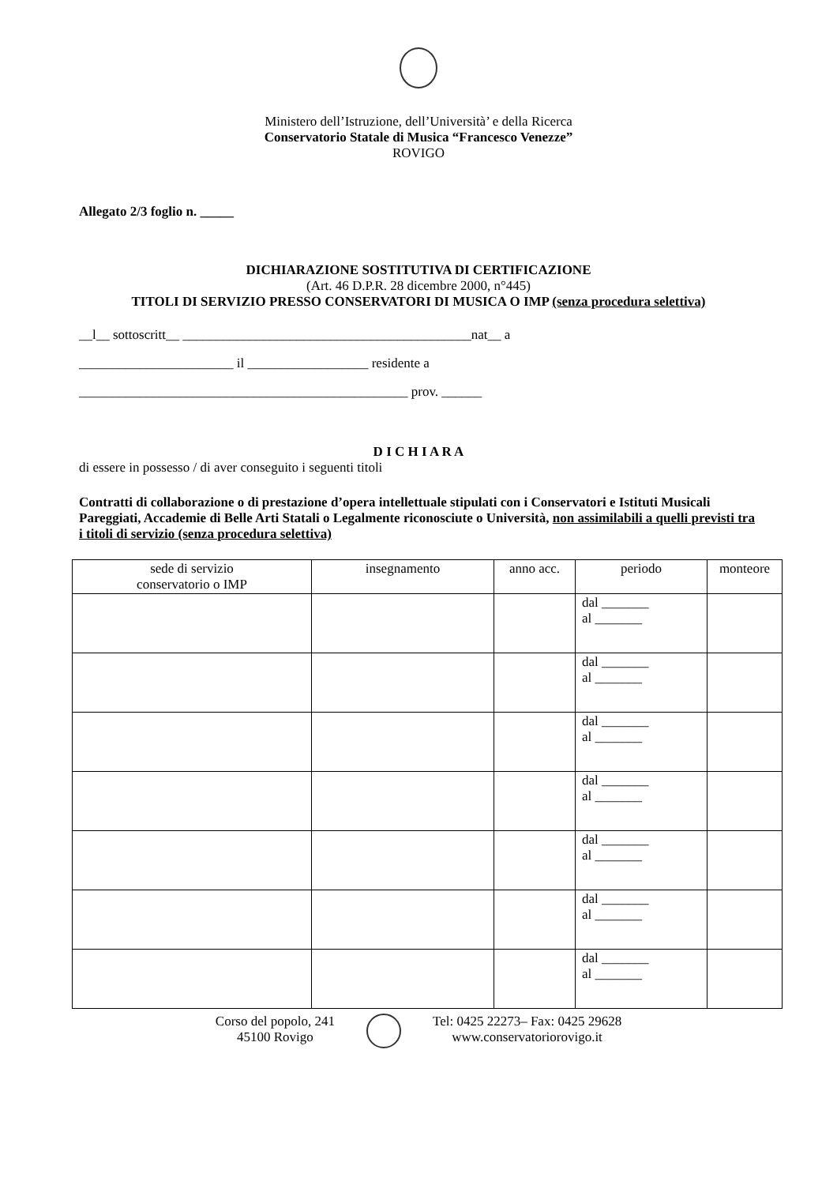Ministero dell’Istruzione, dell’Università’ e della Ricerca
Conservatorio Statale di Musica “Francesco Venezze”
ROVIGO
Allegato 2/3 foglio n. _____
DICHIARAZIONE SOSTITUTIVA DI CERTIFICAZIONE
(Art. 46 D.P.R. 28 dicembre 2000, n°445)
TITOLI DI SERVIZIO PRESSO CONSERVATORI DI MUSICA O IMP (senza procedura selettiva)
__l__ sottoscritt__ ___________________________________________nat__ a
_______________________ il __________________ residente a
_________________________________________________ prov. ______
D I C H I A R A
di essere in possesso / di aver conseguito i seguenti titoli
Contratti di collaborazione o di prestazione d’opera intellettuale stipulati con i Conservatori e Istituti Musicali Pareggiati, Accademie di Belle Arti Statali o Legalmente riconosciute o Università, non assimilabili a quelli previsti tra i titoli di servizio (senza procedura selettiva)
| sede di servizio conservatorio o IMP | insegnamento | anno acc. | periodo | monteore |
| --- | --- | --- | --- | --- |
| | | | dal _______ al _______ | |
| | | | dal _______ al _______ | |
| | | | dal _______ al _______ | |
| | | | dal _______ al _______ | |
| | | | dal _______ al _______ | |
| | | | dal _______ al _______ | |
| | | | dal _______ al _______ | |
Corso del popolo, 241
45100 Rovigo
Tel: 0425 22273– Fax: 0425 29628
www.conservatoriorovigo.it